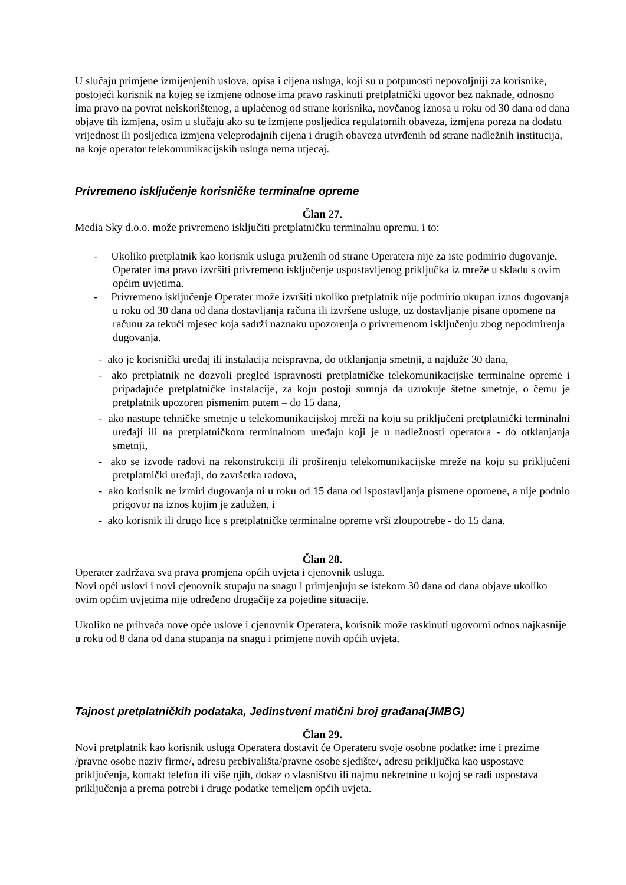U slučaju primjene izmijenjenih uslova, opisa i cijena usluga, koji su u potpunosti nepovoljniji za korisnike, postojeći korisnik na kojeg se izmjene odnose ima pravo raskinuti pretplatnički ugovor bez naknade, odnosno ima pravo na povrat neiskorištenog, a uplaćenog od strane korisnika, novčanog iznosa u roku od 30 dana od dana objave tih izmjena, osim u slučaju ako su te izmjene posljedica regulatornih obaveza, izmjena poreza na dodatu vrijednost ili posljedica izmjena veleprodajnih cijena i drugih obaveza utvrđenih od strane nadležnih institucija, na koje operator telekomunikacijskih usluga nema utjecaj.
Privremeno isključenje korisničke terminalne opreme
Član 27.
Media Sky d.o.o. može privremeno isključiti pretplatničku terminalnu opremu, i to:
- Ukoliko pretplatnik kao korisnik usluga pruženih od strane Operatera nije za iste podmirio dugovanje, Operater ima pravo izvršiti privremeno isključenje uspostavljenog priključka iz mreže u skladu s ovim općim uvjetima.
- Privremeno isključenje Operater može izvršiti ukoliko pretplatnik nije podmirio ukupan iznos dugovanja u roku od 30 dana od dana dostavljanja računa ili izvršene usluge, uz dostavljanje pisane opomene na računu za tekući mjesec koja sadrži naznaku upozorenja o privremenom isključenju zbog nepodmirenja dugovanja.
- ako je korisnički uređaj ili instalacija neispravna, do otklanjanja smetnji, a najduže 30 dana,
- ako pretplatnik ne dozvoli pregled ispravnosti pretplatničke telekomunikacijske terminalne opreme i pripadajuće pretplatničke instalacije, za koju postoji sumnja da uzrokuje štetne smetnje, o čemu je pretplatnik upozoren pismenim putem – do 15 dana,
- ako nastupe tehničke smetnje u telekomunikacijskoj mreži na koju su priključeni pretplatnički terminalni uređaji ili na pretplatničkom terminalnom uređaju koji je u nadležnosti operatora - do otklanjanja smetnji,
- ako se izvode radovi na rekonstrukciji ili proširenju telekomunikacijske mreže na koju su priključeni pretplatnički uređaji, do završetka radova,
- ako korisnik ne izmiri dugovanja ni u roku od 15 dana od ispostavljanja pismene opomene, a nije podnio prigovor na iznos kojim je zadužen, i
- ako korisnik ili drugo lice s pretplatničke terminalne opreme vrši zloupotrebe - do 15 dana.
Član 28.
Operater zadržava sva prava promjena općih uvjeta i cjenovnik usluga.
Novi opći uslovi i novi cjenovnik stupaju na snagu i primjenjuju se istekom 30 dana od dana objave ukoliko ovim općim uvjetima nije određeno drugačije za pojedine situacije.
Ukoliko ne prihvaća nove opće uslove i cjenovnik Operatera, korisnik može raskinuti ugovorni odnos najkasnije u roku od 8 dana od dana stupanja na snagu i primjene novih općih uvjeta.
Tajnost pretplatničkih podataka, Jedinstveni matični broj građana(JMBG)
Član 29.
Novi pretplatnik kao korisnik usluga Operatera dostavit će Operateru svoje osobne podatke: ime i prezime /pravne osobe naziv firme/, adresu prebivališta/pravne osobe sjedište/, adresu priključka kao uspostave priključenja, kontakt telefon ili više njih, dokaz o vlasništvu ili najmu nekretnine u kojoj se radi uspostava priključenja a prema potrebi i druge podatke temeljem općih uvjeta.